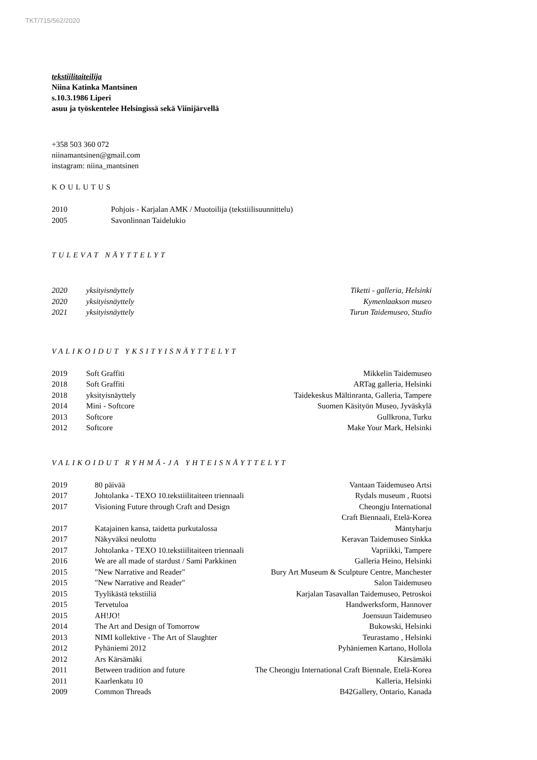TKT/715/562/2020
tekstiilitaiteilija
Niina Katinka Mantsinen
s.10.3.1986 Liperi
asuu ja työskentelee Helsingissä sekä Viinijärvellä
+358 503 360 072
niinamantsinen@gmail.com
instagram: niina_mantsinen
KOULUTUS
| 2010 | Pohjois - Karjalan AMK / Muotoilija (tekstiilisuunnittelu) |
| 2005 | Savonlinnan Taidelukio |
TULEVAT NÄYTTELYT
| 2020 | yksityisnäyttely | Tiketti - galleria, Helsinki |
| 2020 | yksityisnäyttely | Kymenlaakson museo |
| 2021 | yksityisnäyttely | Turun Taidemuseo, Studio |
VALIKOIDUT YKSITYISNÄYTTELYT
| 2019 | Soft Graffiti | Mikkelin Taidemuseo |
| 2018 | Soft Graffiti | ARTag galleria, Helsinki |
| 2018 | yksityisnäyttely | Taidekeskus Mältinranta, Galleria, Tampere |
| 2014 | Mini - Softcore | Suomen Käsityön Museo, Jyväskylä |
| 2013 | Softcore | Gullkrona, Turku |
| 2012 | Softcore | Make Your Mark, Helsinki |
VALIKOIDUT RYHMÄ-JA YHTEISNÄYTTELYT
| 2019 | 80 päivää | Vantaan Taidemuseo Artsi |
| 2017 | Johtolanka - TEXO 10.tekstiilitaiteen triennaali | Rydals museum , Ruotsi |
| 2017 | Visioning Future through Craft and Design | Cheongju International Craft Biennaali, Etelä-Korea |
| 2017 | Katajainen kansa, taidetta purkutalossa | Mäntyharju |
| 2017 | Näkyväksi neulottu | Keravan Taidemuseo Sinkka |
| 2017 | Johtolanka - TEXO 10.tekstiilitaiteen triennaali | Vapriikki, Tampere |
| 2016 | We are all made of stardust / Sami Parkkinen | Galleria Heino, Helsinki |
| 2015 | "New Narrative and Reader" | Bury Art Museum & Sculpture Centre, Manchester |
| 2015 | "New Narrative and Reader" | Salon Taidemuseo |
| 2015 | Tyylikästä tekstiiliä | Karjalan Tasavallan Taidemuseo, Petroskoi |
| 2015 | Tervetuloa | Handwerksform, Hannover |
| 2015 | AH!JO! | Joensuun Taidemuseo |
| 2014 | The Art and Design of Tomorrow | Bukowski, Helsinki |
| 2013 | NIMI kollektive - The Art of Slaughter | Teurastamo , Helsinki |
| 2012 | Pyhäniemi 2012 | Pyhäniemen Kartano, Hollola |
| 2012 | Ars Kärsämäki | Kärsämäki |
| 2011 | Between tradition and future | The Cheongju International Craft Biennale, Etelä-Korea |
| 2011 | Kaarlenkatu 10 | Kalleria, Helsinki |
| 2009 | Common Threads | B42Gallery, Ontario, Kanada |